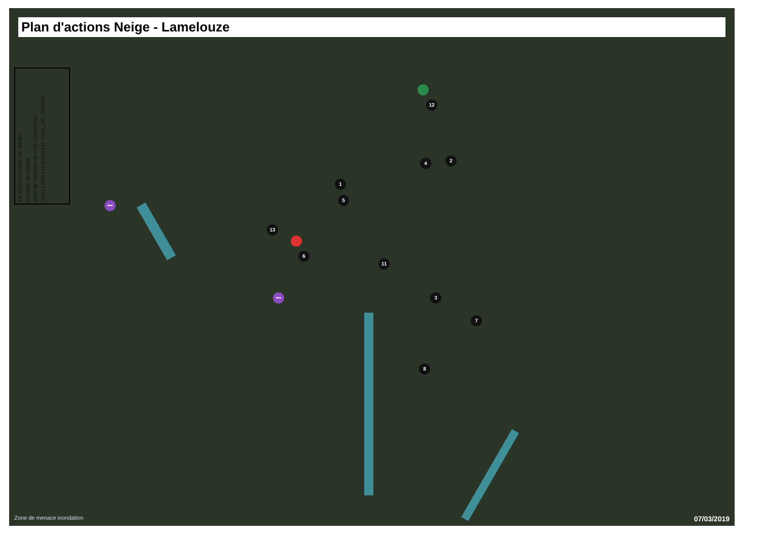Plan d'actions Neige - Lamelouze
RF PREFECTURE DE NIMES
Contrôle de légalité
Date de réception de l'AR: 07/03/2019
030-213001373-20181217-2018_180_TER-DE
1
2
3
4
5
6
7
8
11
12
13
•••
•••
Zone de menace inondation 07/03/2019